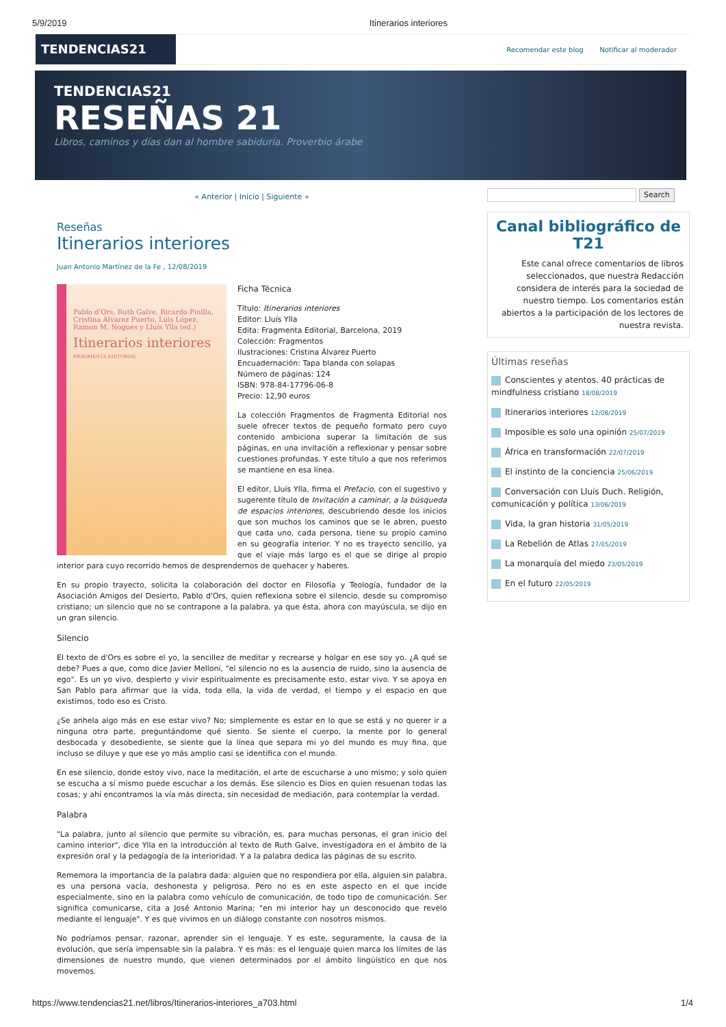5/9/2019 Itinerarios interiores
TENDENCIAS21
Recomendar este blog Notificar al moderador
TENDENCIAS21
RESEÑAS 21
Libros, caminos y días dan al hombre sabiduría. Proverbio árabe
« Anterior | Inicio | Siguiente »
Reseñas
Itinerarios interiores
Juan Antonio Martínez de la Fe , 12/08/2019
Pablo d'Ors, Ruth Galve, Ricardo Pinilla, Cristina Álvarez Puerto, Luis López, Ramon M. Nogués y Lluís Ylla (ed.)
Itinerarios interiores
FRAGMENTA EDITORIAL
Ficha Técnica
Título: Itinerarios interiores
Editor: Lluís Ylla
Edita: Fragmenta Editorial, Barcelona, 2019
Colección: Fragmentos
Ilustraciones: Cristina Álvarez Puerto
Encuadernación: Tapa blanda con solapas
Número de páginas: 124
ISBN: 978-84-17796-06-8
Precio: 12,90 euros
La colección Fragmentos de Fragmenta Editorial nos suele ofrecer textos de pequeño formato pero cuyo contenido ambiciona superar la limitación de sus páginas, en una invitación a reflexionar y pensar sobre cuestiones profundas. Y este título a que nos referimos se mantiene en esa línea.
El editor, Lluís Ylla, firma el Prefacio, con el sugestivo y sugerente título de Invitación a caminar, a la búsqueda de espacios interiores, descubriendo desde los inicios que son muchos los caminos que se le abren, puesto que cada uno, cada persona, tiene su propio camino en su geografía interior. Y no es trayecto sencillo, ya que el viaje más largo es el que se dirige al propio interior para cuyo recorrido hemos de desprendernos de quehacer y haberes.
En su propio trayecto, solicita la colaboración del doctor en Filosofía y Teología, fundador de la Asociación Amigos del Desierto, Pablo d'Ors, quien reflexiona sobre el silencio, desde su compromiso cristiano; un silencio que no se contrapone a la palabra, ya que ésta, ahora con mayúscula, se dijo en un gran silencio.
Silencio
El texto de d'Ors es sobre el yo, la sencillez de meditar y recrearse y holgar en ese soy yo. ¿A qué se debe? Pues a que, como dice Javier Melloni, "el silencio no es la ausencia de ruido, sino la ausencia de ego". Es un yo vivo, despierto y vivir espiritualmente es precisamente esto, estar vivo. Y se apoya en San Pablo para afirmar que la vida, toda ella, la vida de verdad, el tiempo y el espacio en que existimos, todo eso es Cristo.
¿Se anhela algo más en ese estar vivo? No; simplemente es estar en lo que se está y no querer ir a ninguna otra parte, preguntándome qué siento. Se siente el cuerpo, la mente por lo general desbocada y desobediente, se siente que la línea que separa mi yo del mundo es muy fina, que incluso se diluye y que ese yo más amplio casi se identifica con el mundo.
En ese silencio, donde estoy vivo, nace la meditación, el arte de escucharse a uno mismo; y solo quien se escucha a sí mismo puede escuchar a los demás. Ese silencio es Dios en quien resuenan todas las cosas; y ahí encontramos la vía más directa, sin necesidad de mediación, para contemplar la verdad.
Palabra
"La palabra, junto al silencio que permite su vibración, es, para muchas personas, el gran inicio del camino interior", dice Ylla en la introducción al texto de Ruth Galve, investigadora en el ámbito de la expresión oral y la pedagogía de la interioridad. Y a la palabra dedica las páginas de su escrito.
Rememora la importancia de la palabra dada: alguien que no respondiera por ella, alguien sin palabra, es una persona vacía, deshonesta y peligrosa. Pero no es en este aspecto en el que incide especialmente, sino en la palabra como vehículo de comunicación, de todo tipo de comunicación. Ser significa comunicarse, cita a José Antonio Marina; "en mi interior hay un desconocido que revelo mediante el lenguaje". Y es que vivimos en un diálogo constante con nosotros mismos.
No podríamos pensar, razonar, aprender sin el lenguaje. Y es este, seguramente, la causa de la evolución, que sería impensable sin la palabra. Y es más: es el lenguaje quien marca los límites de las dimensiones de nuestro mundo, que vienen determinados por el ámbito lingüístico en que nos movemos.
Search
Canal bibliográfico de T21
Este canal ofrece comentarios de libros seleccionados, que nuestra Redacción considera de interés para la sociedad de nuestro tiempo. Los comentarios están abiertos a la participación de los lectores de nuestra revista.
Últimas reseñas
Conscientes y atentos. 40 prácticas de mindfulness cristiano 18/08/2019
Itinerarios interiores 12/08/2019
Imposible es solo una opinión 25/07/2019
África en transformación 22/07/2019
El instinto de la conciencia 25/06/2019
Conversación con Lluís Duch. Religión, comunicación y política 13/06/2019
Vida, la gran historia 31/05/2019
La Rebelión de Atlas 27/05/2019
La monarquía del miedo 23/05/2019
En el futuro 22/05/2019
https://www.tendencias21.net/libros/Itinerarios-interiores_a703.html 1/4